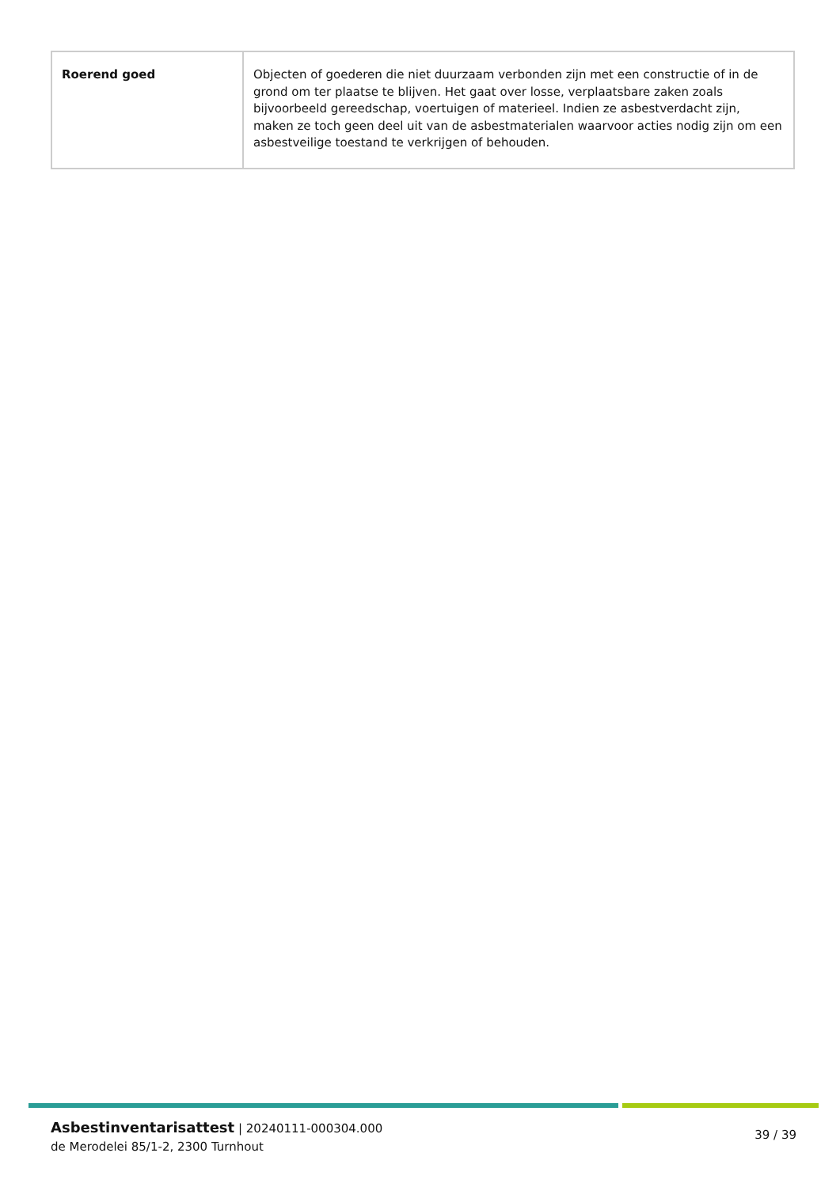| Roerend goed | Objecten of goederen die niet duurzaam verbonden zijn met een constructie of in de grond om ter plaatse te blijven. Het gaat over losse, verplaatsbare zaken zoals bijvoorbeeld gereedschap, voertuigen of materieel. Indien ze asbestverdacht zijn, maken ze toch geen deel uit van de asbestmaterialen waarvoor acties nodig zijn om een asbestveilige toestand te verkrijgen of behouden. |
Asbestinventarisattest | 20240111-000304.000
de Merodelei 85/1-2, 2300 Turnhout
39 / 39